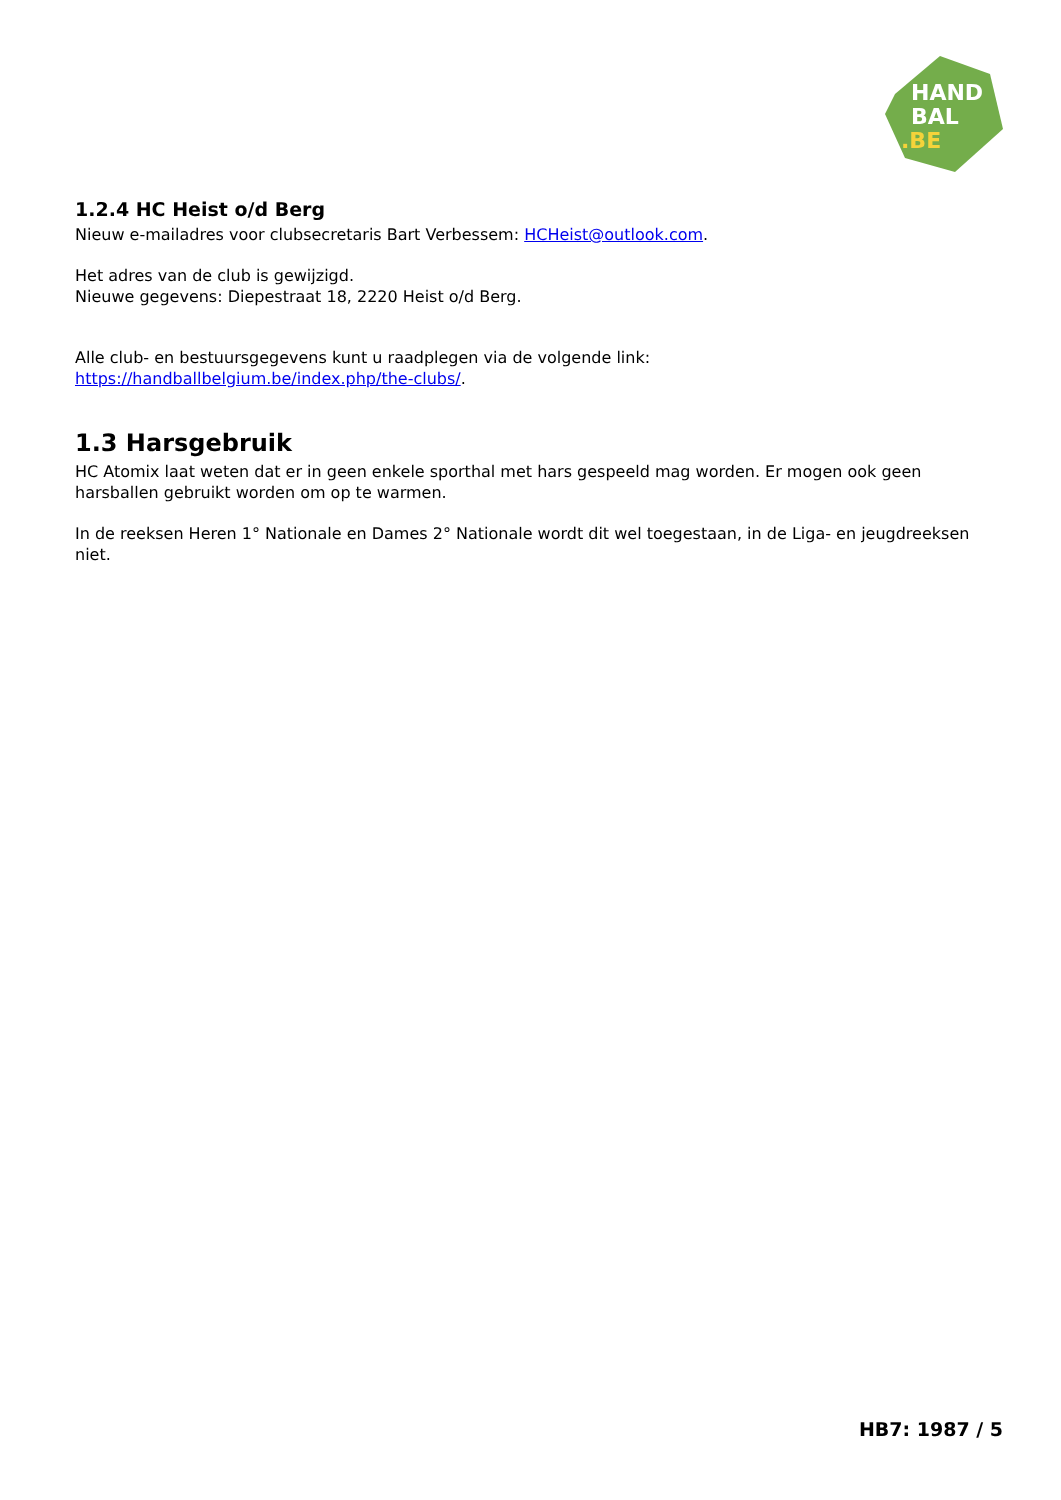HAND
BAL
.BE
1.2.4 HC Heist o/d Berg
Nieuw e-mailadres voor clubsecretaris Bart Verbessem: HCHeist@outlook.com.
Het adres van de club is gewijzigd.
Nieuwe gegevens: Diepestraat 18, 2220 Heist o/d Berg.
Alle club- en bestuursgegevens kunt u raadplegen via de volgende link:
https://handballbelgium.be/index.php/the-clubs/.
1.3 Harsgebruik
HC Atomix laat weten dat er in geen enkele sporthal met hars gespeeld mag worden. Er mogen ook geen harsballen gebruikt worden om op te warmen.
In de reeksen Heren 1° Nationale en Dames 2° Nationale wordt dit wel toegestaan, in de Liga- en jeugdreeksen niet.
HB7: 1987 / 5